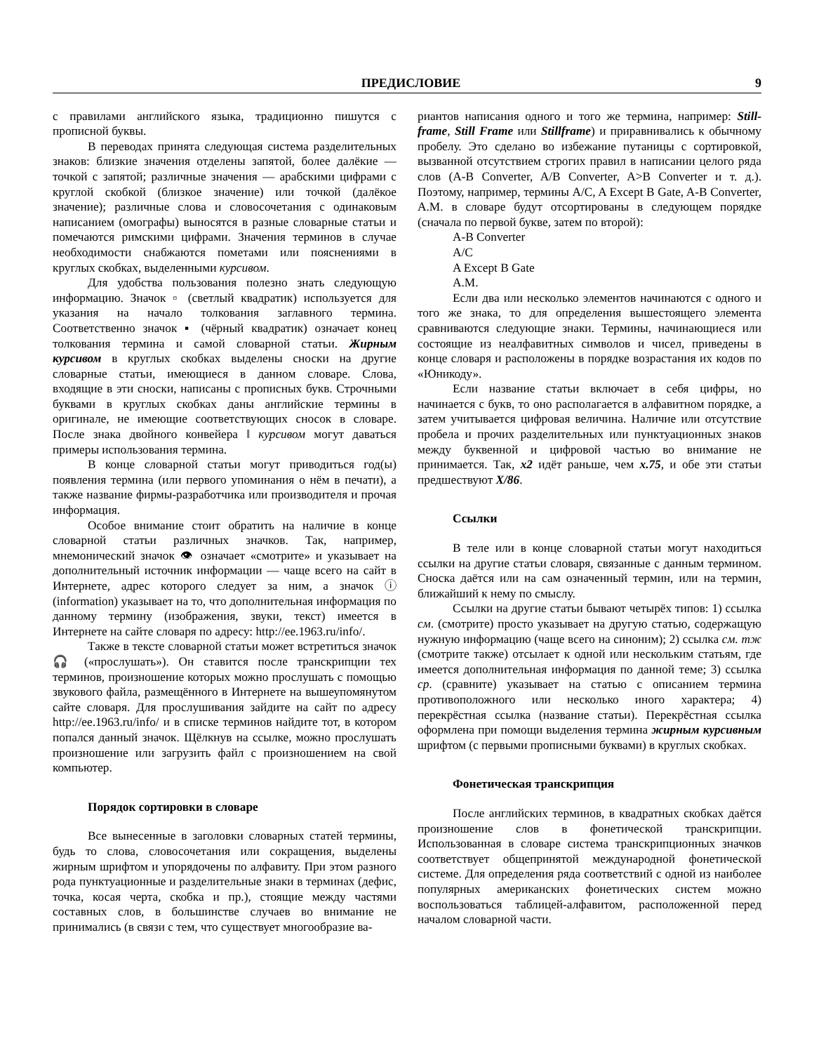ПРЕДИСЛОВИЕ 9
с правилами английского языка, традиционно пишутся с прописной буквы.
В переводах принята следующая система разделительных знаков: близкие значения отделены запятой, более далёкие — точкой с запятой; различные значения — арабскими цифрами с круглой скобкой (близкое значение) или точкой (далёкое значение); различные слова и словосочетания с одинаковым написанием (омографы) выносятся в разные словарные статьи и помечаются римскими цифрами. Значения терминов в случае необходимости снабжаются пометами или пояснениями в круглых скобках, выделенными курсивом.
Для удобства пользования полезно знать следующую информацию. Значок ▫ (светлый квадратик) используется для указания на начало толкования заглавного термина. Соответственно значок ▪ (чёрный квадратик) означает конец толкования термина и самой словарной статьи. Жирным курсивом в круглых скобках выделены сноски на другие словарные статьи, имеющиеся в данном словаре. Слова, входящие в эти сноски, написаны с прописных букв. Строчными буквами в круглых скобках даны английские термины в оригинале, не имеющие соответствующих сносок в словаре. После знака двойного конвейера ‖ курсивом могут даваться примеры использования термина.
В конце словарной статьи могут приводиться год(ы) появления термина (или первого упоминания о нём в печати), а также название фирмы-разработчика или производителя и прочая информация.
Особое внимание стоит обратить на наличие в конце словарной статьи различных значков. Так, например, мнемонический значок 👁 означает «смотрите» и указывает на дополнительный источник информации — чаще всего на сайт в Интернете, адрес которого следует за ним, а значок ⓘ (information) указывает на то, что дополнительная информация по данному термину (изображения, звуки, текст) имеется в Интернете на сайте словаря по адресу: http://ee.1963.ru/info/.
Также в тексте словарной статьи может встретиться значок 🎧 («прослушать»). Он ставится после транскрипции тех терминов, произношение которых можно прослушать с помощью звукового файла, размещённого в Интернете на вышеупомянутом сайте словаря. Для прослушивания зайдите на сайт по адресу http://ee.1963.ru/info/ и в списке терминов найдите тот, в котором попался данный значок. Щёлкнув на ссылке, можно прослушать произношение или загрузить файл с произношением на свой компьютер.
Порядок сортировки в словаре
Все вынесенные в заголовки словарных статей термины, будь то слова, словосочетания или сокращения, выделены жирным шрифтом и упорядочены по алфавиту. При этом разного рода пунктуационные и разделительные знаки в терминах (дефис, точка, косая черта, скобка и пр.), стоящие между частями составных слов, в большинстве случаев во внимание не принимались (в связи с тем, что существует многообразие ва-
риантов написания одного и того же термина, например: Still-frame, Still Frame или Stillframe) и приравнивались к обычному пробелу. Это сделано во избежание путаницы с сортировкой, вызванной отсутствием строгих правил в написании целого ряда слов (A-B Converter, A/B Converter, A>B Converter и т. д.). Поэтому, например, термины A/C, A Except B Gate, A-B Converter, A.M. в словаре будут отсортированы в следующем порядке (сначала по первой букве, затем по второй):
A-B Converter
A/C
A Except B Gate
A.M.
Если два или несколько элементов начинаются с одного и того же знака, то для определения вышестоящего элемента сравниваются следующие знаки. Термины, начинающиеся или состоящие из неалфавитных символов и чисел, приведены в конце словаря и расположены в порядке возрастания их кодов по «Юникоду».
Если название статьи включает в себя цифры, но начинается с букв, то оно располагается в алфавитном порядке, а затем учитывается цифровая величина. Наличие или отсутствие пробела и прочих разделительных или пунктуационных знаков между буквенной и цифровой частью во внимание не принимается. Так, x2 идёт раньше, чем x.75, и обе эти статьи предшествуют X/86.
Ссылки
В теле или в конце словарной статьи могут находиться ссылки на другие статьи словаря, связанные с данным термином. Сноска даётся или на сам означенный термин, или на термин, ближайший к нему по смыслу.
Ссылки на другие статьи бывают четырёх типов: 1) ссылка см. (смотрите) просто указывает на другую статью, содержащую нужную информацию (чаще всего на синоним); 2) ссылка см. тж (смотрите также) отсылает к одной или нескольким статьям, где имеется дополнительная информация по данной теме; 3) ссылка ср. (сравните) указывает на статью с описанием термина противоположного или несколько иного характера; 4) перекрёстная ссылка (название статьи). Перекрёстная ссылка оформлена при помощи выделения термина жирным курсивным шрифтом (с первыми прописными буквами) в круглых скобках.
Фонетическая транскрипция
После английских терминов, в квадратных скобках даётся произношение слов в фонетической транскрипции. Использованная в словаре система транскрипционных значков соответствует общепринятой международной фонетической системе. Для определения ряда соответствий с одной из наиболее популярных американских фонетических систем можно воспользоваться таблицей-алфавитом, расположенной перед началом словарной части.